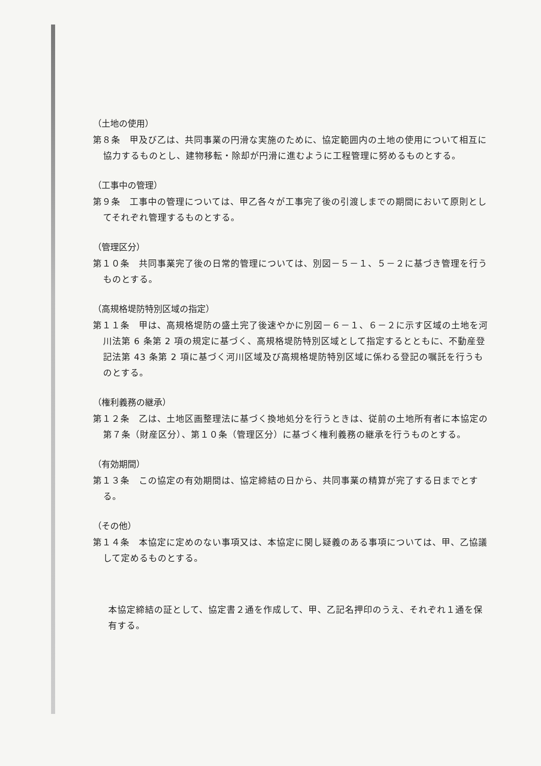（土地の使用）
第８条　甲及び乙は、共同事業の円滑な実施のために、協定範囲内の土地の使用について相互に協力するものとし、建物移転・除却が円滑に進むように工程管理に努めるものとする。
（工事中の管理）
第９条　工事中の管理については、甲乙各々が工事完了後の引渡しまでの期間において原則としてそれぞれ管理するものとする。
（管理区分）
第１０条　共同事業完了後の日常的管理については、別図－５－１、５－２に基づき管理を行うものとする。
（高規格堤防特別区域の指定）
第１１条　甲は、高規格堤防の盛土完了後速やかに別図－６－１、６－２に示す区域の土地を河川法第 6 条第 2 項の規定に基づく、高規格堤防特別区域として指定するとともに、不動産登記法第 43 条第 2 項に基づく河川区域及び高規格堤防特別区域に係わる登記の嘱託を行うものとする。
（権利義務の継承）
第１２条　乙は、土地区画整理法に基づく換地処分を行うときは、従前の土地所有者に本協定の第７条（財産区分）、第１０条（管理区分）に基づく権利義務の継承を行うものとする。
（有効期間）
第１３条　この協定の有効期間は、協定締結の日から、共同事業の精算が完了する日までとする。
（その他）
第１４条　本協定に定めのない事項又は、本協定に関し疑義のある事項については、甲、乙協議して定めるものとする。
本協定締結の証として、協定書２通を作成して、甲、乙記名押印のうえ、それぞれ１通を保有する。